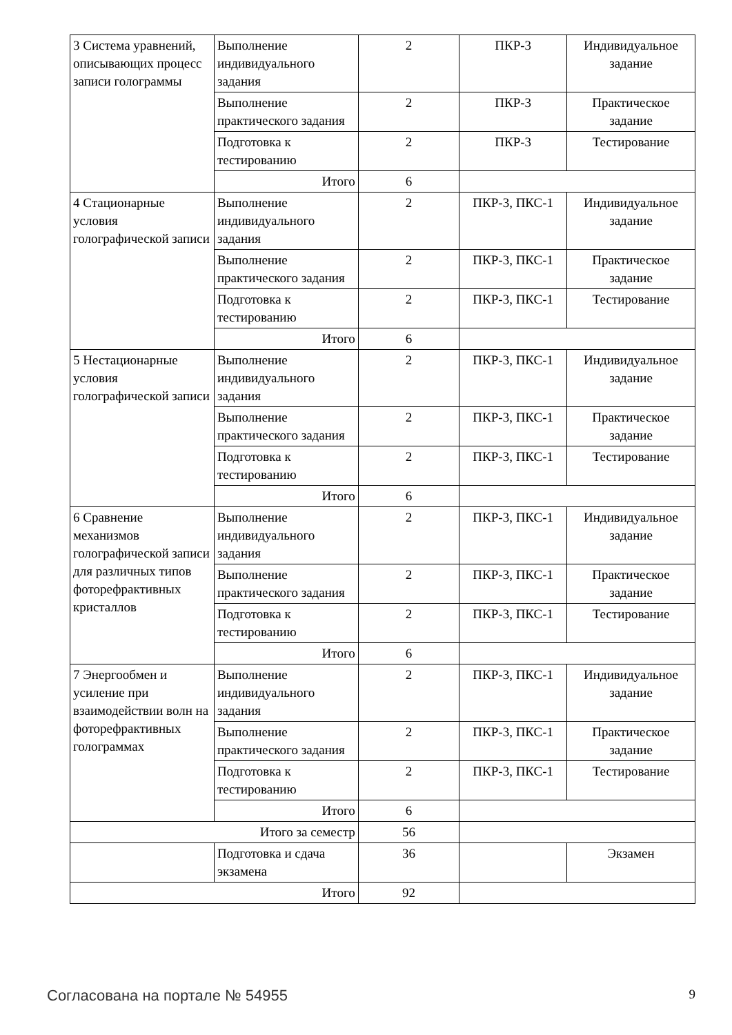| 3 Система уравнений, описывающих процесс записи голограммы | Выполнение индивидуального задания | 2 | ПКР-3 | Индивидуальное задание |
| | Выполнение практического задания | 2 | ПКР-3 | Практическое задание |
| | Подготовка к тестированию | 2 | ПКР-3 | Тестирование |
| | Итого | 6 | | |
| 4 Стационарные условия голографической записи | Выполнение индивидуального задания | 2 | ПКР-3, ПКС-1 | Индивидуальное задание |
| | Выполнение практического задания | 2 | ПКР-3, ПКС-1 | Практическое задание |
| | Подготовка к тестированию | 2 | ПКР-3, ПКС-1 | Тестирование |
| | Итого | 6 | | |
| 5 Нестационарные условия голографической записи | Выполнение индивидуального задания | 2 | ПКР-3, ПКС-1 | Индивидуальное задание |
| | Выполнение практического задания | 2 | ПКР-3, ПКС-1 | Практическое задание |
| | Подготовка к тестированию | 2 | ПКР-3, ПКС-1 | Тестирование |
| | Итого | 6 | | |
| 6 Сравнение механизмов голографической записи для различных типов фоторефрактивных кристаллов | Выполнение индивидуального задания | 2 | ПКР-3, ПКС-1 | Индивидуальное задание |
| | Выполнение практического задания | 2 | ПКР-3, ПКС-1 | Практическое задание |
| | Подготовка к тестированию | 2 | ПКР-3, ПКС-1 | Тестирование |
| | Итого | 6 | | |
| 7 Энергообмен и усиление при взаимодействии волн на фоторефрактивных голограммах | Выполнение индивидуального задания | 2 | ПКР-3, ПКС-1 | Индивидуальное задание |
| | Выполнение практического задания | 2 | ПКР-3, ПКС-1 | Практическое задание |
| | Подготовка к тестированию | 2 | ПКР-3, ПКС-1 | Тестирование |
| | Итого | 6 | | |
| Итого за семестр | | 56 | | |
| | Подготовка и сдача экзамена | 36 | | Экзамен |
| Итого | | 92 | | |
Согласована на портале № 54955 9